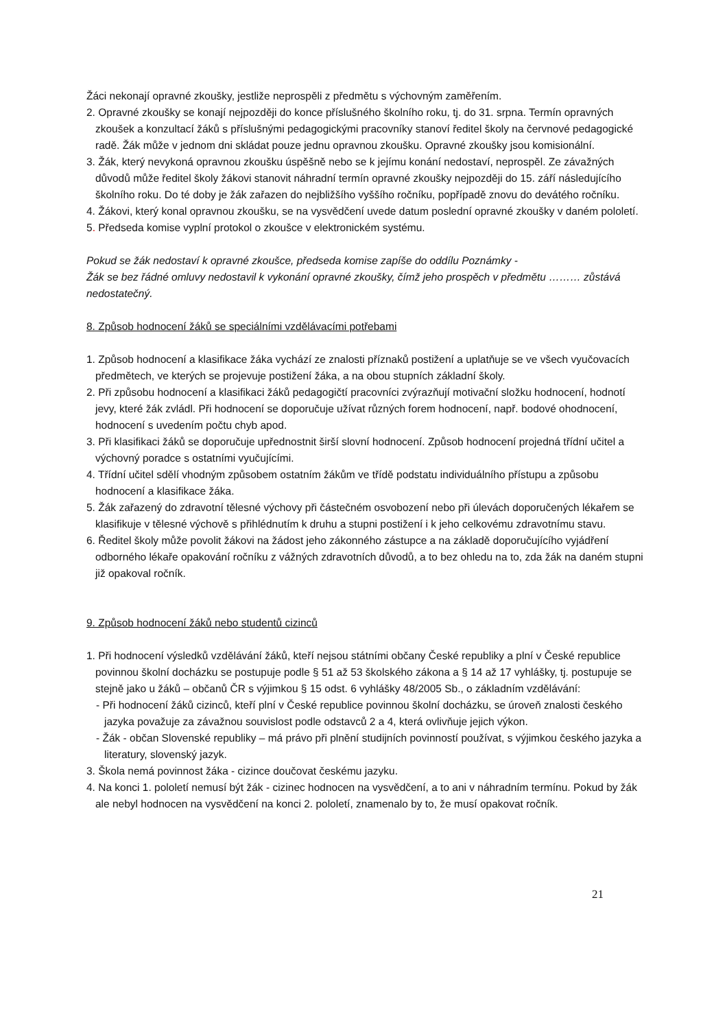Žáci nekonají opravné zkoušky, jestliže neprospěli z předmětu s výchovným zaměřením.
2. Opravné zkoušky se konají nejpozději do konce příslušného školního roku, tj. do 31. srpna. Termín opravných zkoušek a konzultací žáků s příslušnými pedagogickými pracovníky stanoví ředitel školy na červnové pedagogické radě. Žák může v jednom dni skládat pouze jednu opravnou zkoušku. Opravné zkoušky jsou komisionální.
3. Žák, který nevykoná opravnou zkoušku úspěšně nebo se k jejímu konání nedostaví, neprospěl. Ze závažných důvodů může ředitel školy žákovi stanovit náhradní termín opravné zkoušky nejpozději do 15. září následujícího školního roku. Do té doby je žák zařazen do nejbližšího vyššího ročníku, popřípadě znovu do devátého ročníku.
4. Žákovi, který konal opravnou zkoušku, se na vysvědčení uvede datum poslední opravné zkoušky v daném pololetí.
5. Předseda komise vyplní protokol o zkoušce v elektronickém systému.
Pokud se žák nedostaví k opravné zkoušce, předseda komise zapíše do oddílu Poznámky -
Žák se bez řádné omluvy nedostavil k vykonání opravné zkoušky, čímž jeho prospěch v předmětu ……… zůstává nedostatečný.
8. Způsob hodnocení žáků se speciálními vzdělávacími potřebami
1. Způsob hodnocení a klasifikace žáka vychází ze znalosti příznaků postižení a uplatňuje se ve všech vyučovacích předmětech, ve kterých se projevuje postižení žáka, a na obou stupních základní školy.
2. Při způsobu hodnocení a klasifikaci žáků pedagogičtí pracovníci zvýrazňují motivační složku hodnocení, hodnotí jevy, které žák zvládl. Při hodnocení se doporučuje užívat různých forem hodnocení, např. bodové ohodnocení, hodnocení s uvedením počtu chyb apod.
3. Při klasifikaci žáků se doporučuje upřednostnit širší slovní hodnocení. Způsob hodnocení projedná třídní učitel a výchovný poradce s ostatními vyučujícími.
4. Třídní učitel sdělí vhodným způsobem ostatním žákům ve třídě podstatu individuálního přístupu a způsobu hodnocení a klasifikace žáka.
5. Žák zařazený do zdravotní tělesné výchovy při částečném osvobození nebo při úlevách doporučených lékařem se klasifikuje v tělesné výchově s přihlédnutím k druhu a stupni postižení i k jeho celkovému zdravotnímu stavu.
6. Ředitel školy může povolit žákovi na žádost jeho zákonného zástupce a na základě doporučujícího vyjádření odborného lékaře opakování ročníku z vážných zdravotních důvodů, a to bez ohledu na to, zda žák na daném stupni již opakoval ročník.
9. Způsob hodnocení žáků nebo studentů cizinců
1. Při hodnocení výsledků vzdělávání žáků, kteří nejsou státními občany České republiky a plní v České republice povinnou školní docházku se postupuje podle § 51 až 53 školského zákona a § 14 až 17 vyhlášky, tj. postupuje se stejně jako u žáků – občanů ČR s výjimkou § 15 odst. 6 vyhlášky 48/2005 Sb., o základním vzdělávání:
- Při hodnocení žáků cizinců, kteří plní v České republice povinnou školní docházku, se úroveň znalosti českého jazyka považuje za závažnou souvislost podle odstavců 2 a 4, která ovlivňuje jejich výkon.
- Žák - občan Slovenské republiky – má právo při plnění studijních povinností používat, s výjimkou českého jazyka a literatury, slovenský jazyk.
3. Škola nemá povinnost žáka - cizince doučovat českému jazyku.
4. Na konci 1. pololetí nemusí být žák - cizinec hodnocen na vysvědčení, a to ani v náhradním termínu. Pokud by žák ale nebyl hodnocen na vysvědčení na konci 2. pololetí, znamenalo by to, že musí opakovat ročník.
21